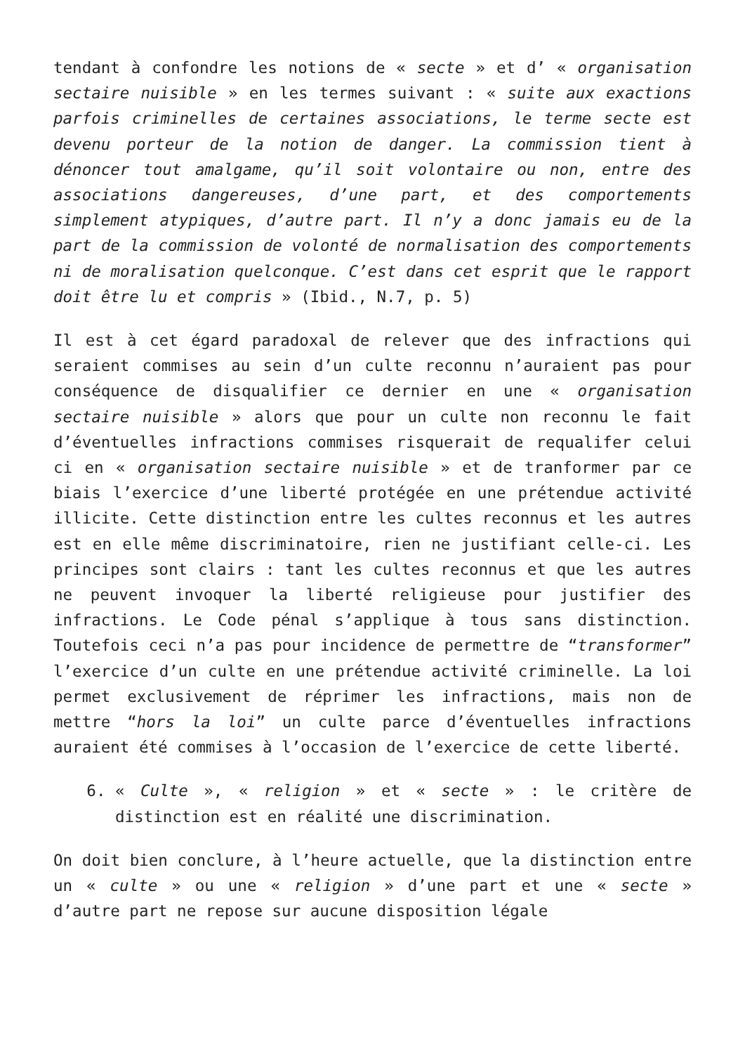tendant à confondre les notions de « secte » et d’ « organisation sectaire nuisible » en les termes suivant : « suite aux exactions parfois criminelles de certaines associations, le terme secte est devenu porteur de la notion de danger. La commission tient à dénoncer tout amalgame, qu’il soit volontaire ou non, entre des associations dangereuses, d’une part, et des comportements simplement atypiques, d’autre part. Il n’y a donc jamais eu de la part de la commission de volonté de normalisation des comportements ni de moralisation quelconque. C’est dans cet esprit que le rapport doit être lu et compris » (Ibid., N.7, p. 5)
Il est à cet égard paradoxal de relever que des infractions qui seraient commises au sein d’un culte reconnu n’auraient pas pour conséquence de disqualifier ce dernier en une « organisation sectaire nuisible » alors que pour un culte non reconnu le fait d’éventuelles infractions commises risquerait de requalifer celui ci en « organisation sectaire nuisible » et de tranformer par ce biais l’exercice d’une liberté protégée en une prétendue activité illicite. Cette distinction entre les cultes reconnus et les autres est en elle même discriminatoire, rien ne justifiant celle-ci. Les principes sont clairs : tant les cultes reconnus et que les autres ne peuvent invoquer la liberté religieuse pour justifier des infractions. Le Code pénal s’applique à tous sans distinction. Toutefois ceci n’a pas pour incidence de permettre de “transformer” l’exercice d’un culte en une prétendue activité criminelle. La loi permet exclusivement de réprimer les infractions, mais non de mettre “hors la loi” un culte parce d’éventuelles infractions auraient été commises à l’occasion de l’exercice de cette liberté.
6. « Culte », « religion » et « secte » : le critère de distinction est en réalité une discrimination.
On doit bien conclure, à l’heure actuelle, que la distinction entre un « culte » ou une « religion » d’une part et une « secte » d’autre part ne repose sur aucune disposition légale